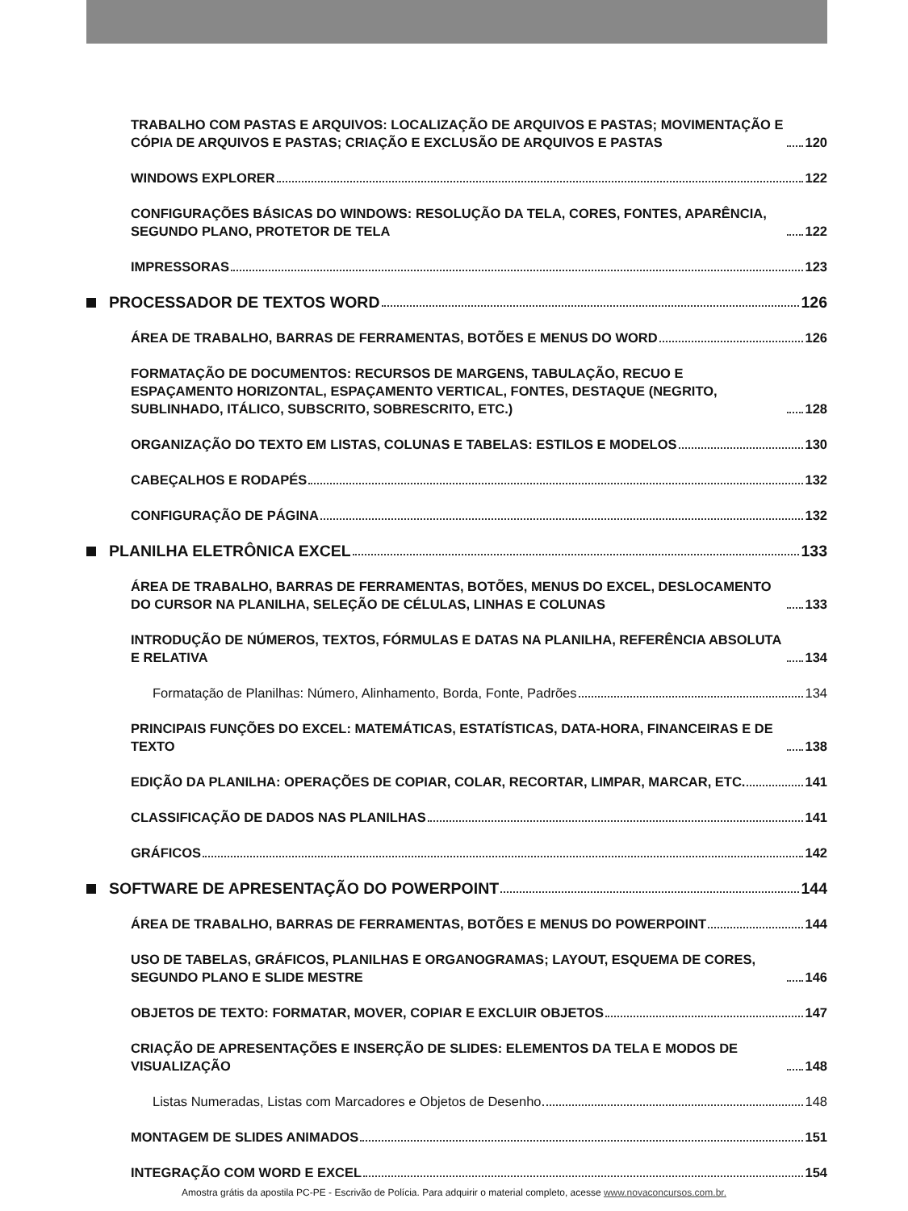TRABALHO COM PASTAS E ARQUIVOS: LOCALIZAÇÃO DE ARQUIVOS E PASTAS; MOVIMENTAÇÃO E CÓPIA DE ARQUIVOS E PASTAS; CRIAÇÃO E EXCLUSÃO DE ARQUIVOS E PASTAS 120
WINDOWS EXPLORER 122
CONFIGURAÇÕES BÁSICAS DO WINDOWS: RESOLUÇÃO DA TELA, CORES, FONTES, APARÊNCIA, SEGUNDO PLANO, PROTETOR DE TELA 122
IMPRESSORAS 123
PROCESSADOR DE TEXTOS WORD 126
ÁREA DE TRABALHO, BARRAS DE FERRAMENTAS, BOTÕES E MENUS DO WORD 126
FORMATAÇÃO DE DOCUMENTOS: RECURSOS DE MARGENS, TABULAÇÃO, RECUO E ESPAÇAMENTO HORIZONTAL, ESPAÇAMENTO VERTICAL, FONTES, DESTAQUE (NEGRITO, SUBLINHADO, ITÁLICO, SUBSCRITO, SOBRESCRITO, ETC.) 128
ORGANIZAÇÃO DO TEXTO EM LISTAS, COLUNAS E TABELAS: ESTILOS E MODELOS 130
CABEÇALHOS E RODAPÉS 132
CONFIGURAÇÃO DE PÁGINA 132
PLANILHA ELETRÔNICA EXCEL 133
ÁREA DE TRABALHO, BARRAS DE FERRAMENTAS, BOTÕES, MENUS DO EXCEL, DESLOCAMENTO DO CURSOR NA PLANILHA, SELEÇÃO DE CÉLULAS, LINHAS E COLUNAS 133
INTRODUÇÃO DE NÚMEROS, TEXTOS, FÓRMULAS E DATAS NA PLANILHA, REFERÊNCIA ABSOLUTA E RELATIVA 134
Formatação de Planilhas: Número, Alinhamento, Borda, Fonte, Padrões 134
PRINCIPAIS FUNÇÕES DO EXCEL: MATEMÁTICAS, ESTATÍSTICAS, DATA-HORA, FINANCEIRAS E DE TEXTO 138
EDIÇÃO DA PLANILHA: OPERAÇÕES DE COPIAR, COLAR, RECORTAR, LIMPAR, MARCAR, ETC. 141
CLASSIFICAÇÃO DE DADOS NAS PLANILHAS 141
GRÁFICOS 142
SOFTWARE DE APRESENTAÇÃO DO POWERPOINT 144
ÁREA DE TRABALHO, BARRAS DE FERRAMENTAS, BOTÕES E MENUS DO POWERPOINT 144
USO DE TABELAS, GRÁFICOS, PLANILHAS E ORGANOGRAMAS; LAYOUT, ESQUEMA DE CORES, SEGUNDO PLANO E SLIDE MESTRE 146
OBJETOS DE TEXTO: FORMATAR, MOVER, COPIAR E EXCLUIR OBJETOS 147
CRIAÇÃO DE APRESENTAÇÕES E INSERÇÃO DE SLIDES: ELEMENTOS DA TELA E MODOS DE VISUALIZAÇÃO 148
Listas Numeradas, Listas com Marcadores e Objetos de Desenho 148
MONTAGEM DE SLIDES ANIMADOS 151
INTEGRAÇÃO COM WORD E EXCEL 154
Amostra grátis da apostila PC-PE - Escrivão de Polícia. Para adquirir o material completo, acesse www.novaconcursos.com.br.